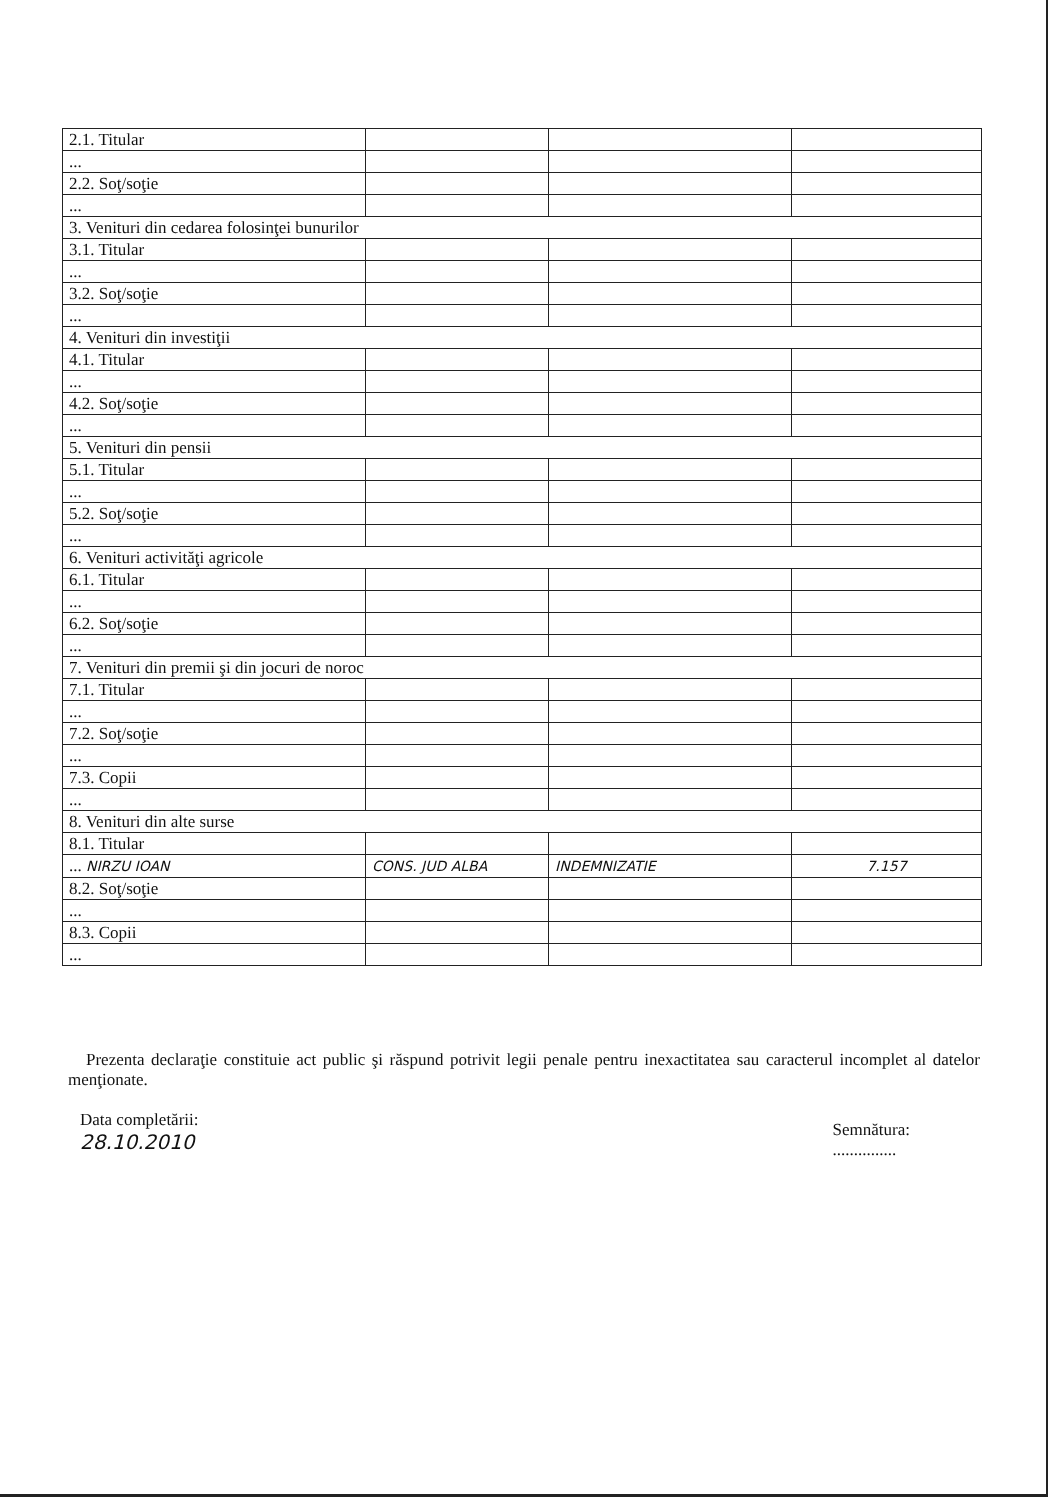| 2.1. Titular | | | |
| ... | | | |
| 2.2. Soţ/soţie | | | |
| ... | | | |
| 3. Venituri din cedarea folosinţei bunurilor | | | |
| 3.1. Titular | | | |
| ... | | | |
| 3.2. Soţ/soţie | | | |
| ... | | | |
| 4. Venituri din investiţii | | | |
| 4.1. Titular | | | |
| ... | | | |
| 4.2. Soţ/soţie | | | |
| ... | | | |
| 5. Venituri din pensii | | | |
| 5.1. Titular | | | |
| ... | | | |
| 5.2. Soţ/soţie | | | |
| ... | | | |
| 6. Venituri activităţi agricole | | | |
| 6.1. Titular | | | |
| ... | | | |
| 6.2. Soţ/soţie | | | |
| ... | | | |
| 7. Venituri din premii şi din jocuri de noroc | | | |
| 7.1. Titular | | | |
| ... | | | |
| 7.2. Soţ/soţie | | | |
| ... | | | |
| 7.3. Copii | | | |
| ... | | | |
| 8. Venituri din alte surse | | | |
| 8.1. Titular | | | |
| ... NIRZU IOAN | CONS. JUD ALBA | INDEMNIZATIE | 7.157 |
| 8.2. Soţ/soţie | | | |
| ... | | | |
| 8.3. Copii | | | |
| ... | | | |
Prezenta declaraţie constituie act public şi răspund potrivit legii penale pentru inexactitatea sau caracterul incomplet al datelor menţionate.
Data completării:
28.10.2010
Semnătura:
...............